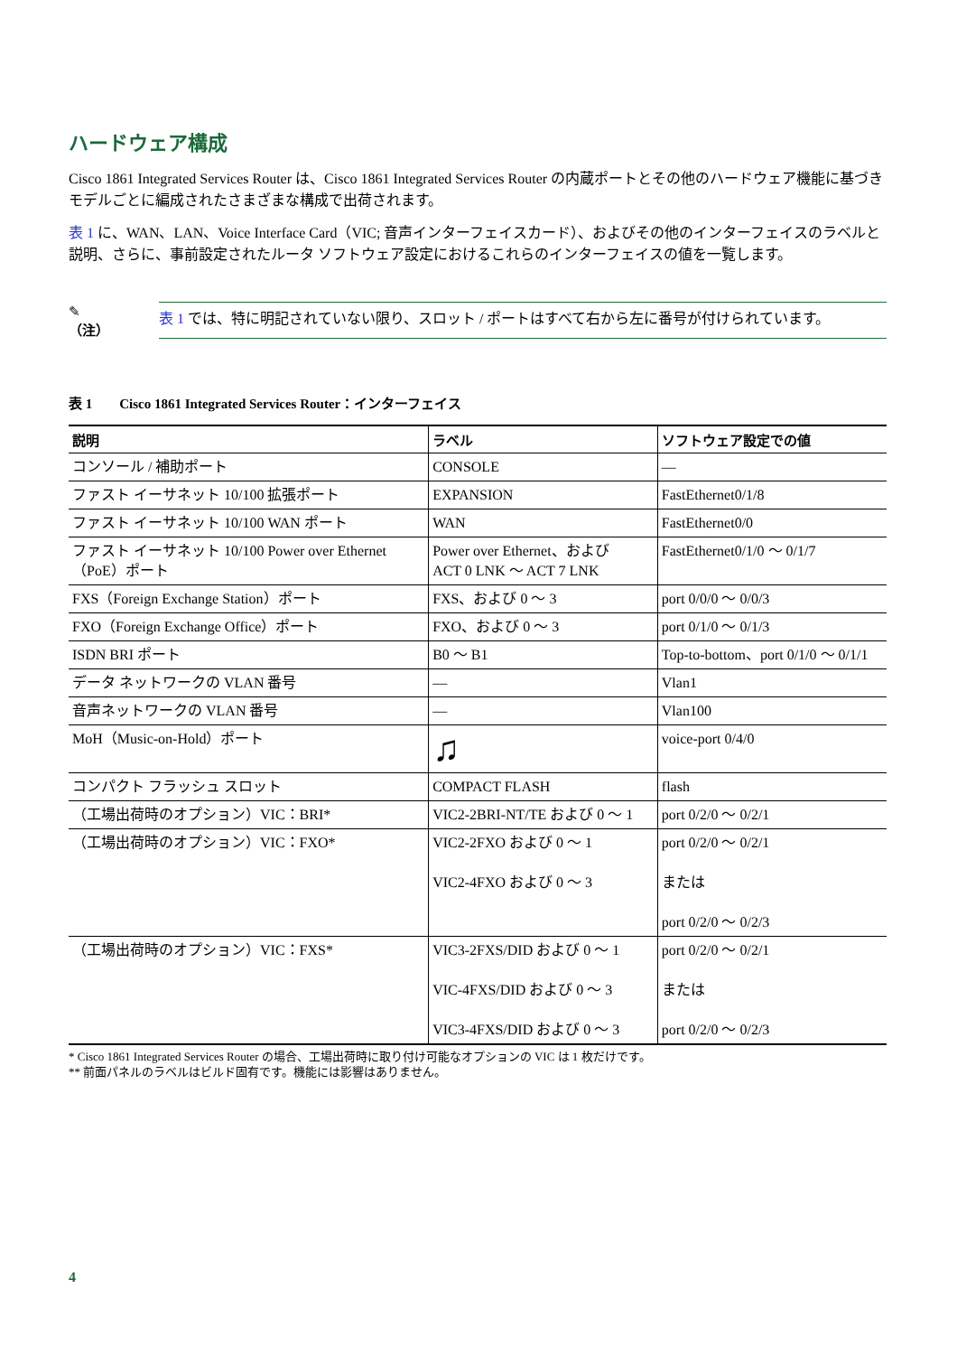ハードウェア構成
Cisco 1861 Integrated Services Router は、Cisco 1861 Integrated Services Router の内蔵ポートとその他のハードウェア機能に基づきモデルごとに編成されたさまざまな構成で出荷されます。
表 1 に、WAN、LAN、Voice Interface Card（VIC; 音声インターフェイスカード）、およびその他のインターフェイスのラベルと説明、さらに、事前設定されたルータ ソフトウェア設定におけるこれらのインターフェイスの値を一覧します。
✎
（注）
表 1 では、特に明記されていない限り、スロット / ポートはすべて右から左に番号が付けられています。
表 1 Cisco 1861 Integrated Services Router：インターフェイス
| 説明 | ラベル | ソフトウェア設定での値 |
| --- | --- | --- |
| コンソール / 補助ポート | CONSOLE | — |
| ファスト イーサネット 10/100 拡張ポート | EXPANSION | FastEthernet0/1/8 |
| ファスト イーサネット 10/100 WAN ポート | WAN | FastEthernet0/0 |
| ファスト イーサネット 10/100 Power over Ethernet（PoE）ポート | Power over Ethernet、および ACT 0 LNK ～ ACT 7 LNK | FastEthernet0/1/0 ～ 0/1/7 |
| FXS（Foreign Exchange Station）ポート | FXS、および 0 ～ 3 | port 0/0/0 ～ 0/0/3 |
| FXO（Foreign Exchange Office）ポート | FXO、および 0 ～ 3 | port 0/1/0 ～ 0/1/3 |
| ISDN BRI ポート | B0 ～ B1 | Top-to-bottom、port 0/1/0 ～ 0/1/1 |
| データ ネットワークの VLAN 番号 | — | Vlan1 |
| 音声ネットワークの VLAN 番号 | — | Vlan100 |
| MoH（Music-on-Hold）ポート | ♫ | voice-port 0/4/0 |
| コンパクト フラッシュ スロット | COMPACT FLASH | flash |
| （工場出荷時のオプション）VIC：BRI* | VIC2-2BRI-NT/TE および 0 ～ 1 | port 0/2/0 ～ 0/2/1 |
| （工場出荷時のオプション）VIC：FXO* | VIC2-2FXO および 0 ～ 1 VIC2-4FXO および 0 ～ 3 | port 0/2/0 ～ 0/2/1 または port 0/2/0 ～ 0/2/3 |
| （工場出荷時のオプション）VIC：FXS* | VIC3-2FXS/DID および 0 ～ 1 VIC-4FXS/DID および 0 ～ 3 VIC3-4FXS/DID および 0 ～ 3 | port 0/2/0 ～ 0/2/1 または port 0/2/0 ～ 0/2/3 |
* Cisco 1861 Integrated Services Router の場合、工場出荷時に取り付け可能なオプションの VIC は 1 枚だけです。
** 前面パネルのラベルはビルド固有です。機能には影響はありません。
4